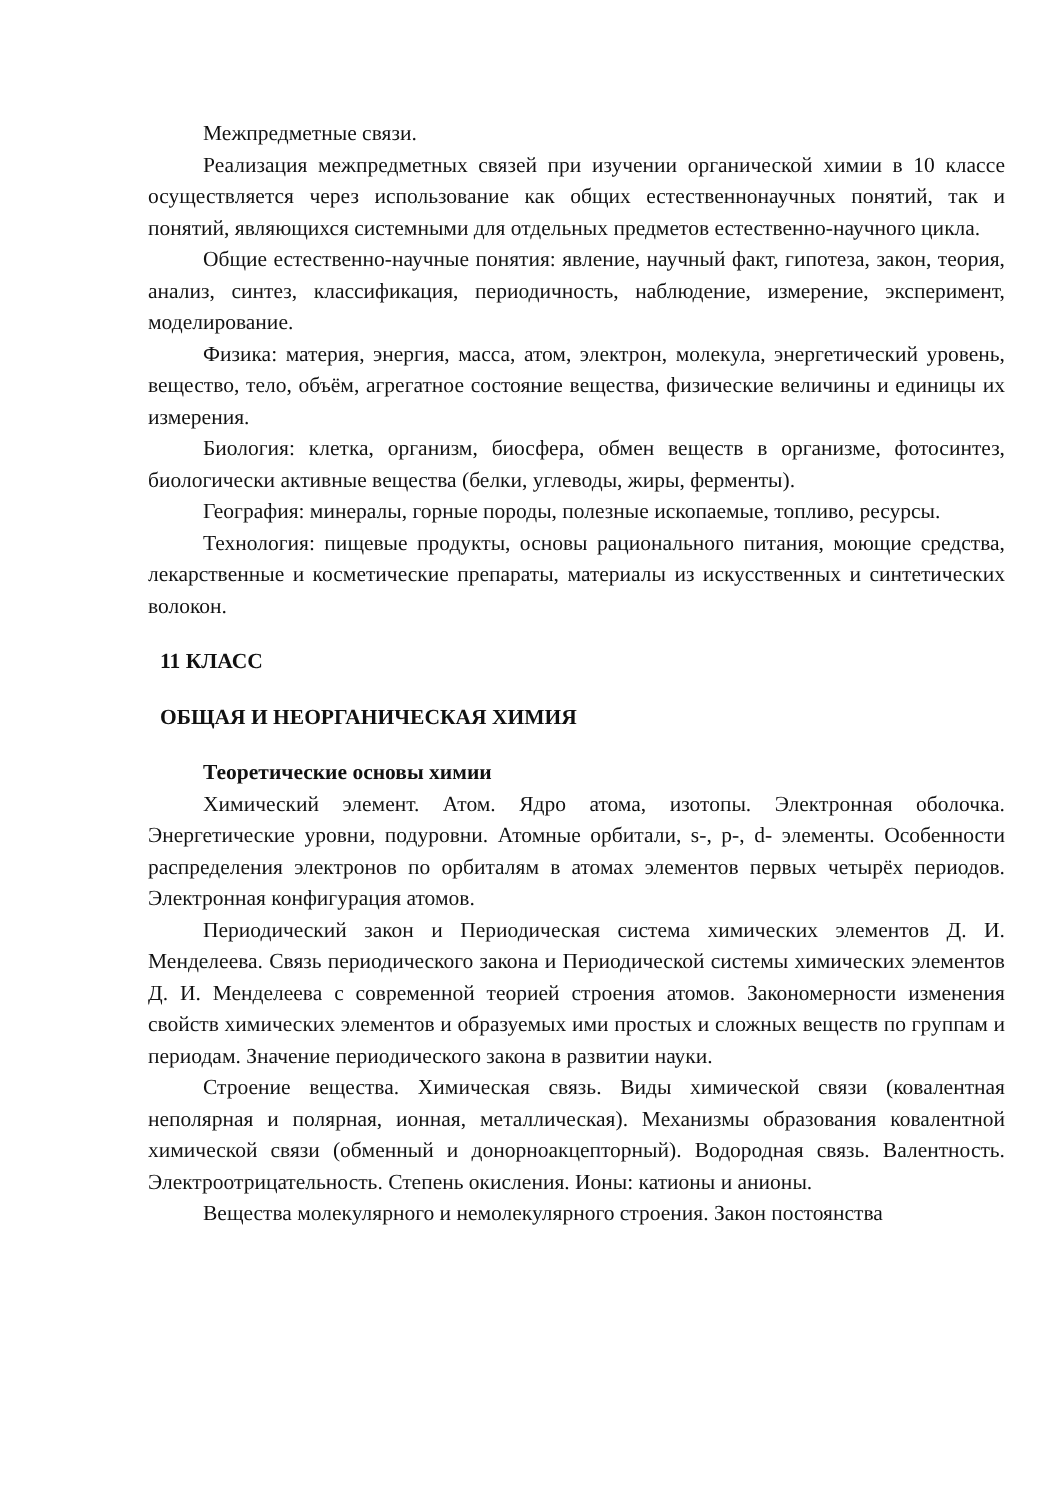Межпредметные связи.
Реализация межпредметных связей при изучении органической химии в 10 классе осуществляется через использование как общих естественнонаучных понятий, так и понятий, являющихся системными для отдельных предметов естественно-научного цикла.
Общие естественно-научные понятия: явление, научный факт, гипотеза, закон, теория, анализ, синтез, классификация, периодичность, наблюдение, измерение, эксперимент, моделирование.
Физика: материя, энергия, масса, атом, электрон, молекула, энергетический уровень, вещество, тело, объём, агрегатное состояние вещества, физические величины и единицы их измерения.
Биология: клетка, организм, биосфера, обмен веществ в организме, фотосинтез, биологически активные вещества (белки, углеводы, жиры, ферменты).
География: минералы, горные породы, полезные ископаемые, топливо, ресурсы.
Технология: пищевые продукты, основы рационального питания, моющие средства, лекарственные и косметические препараты, материалы из искусственных и синтетических волокон.
11 КЛАСС
ОБЩАЯ И НЕОРГАНИЧЕСКАЯ ХИМИЯ
Теоретические основы химии
Химический элемент. Атом. Ядро атома, изотопы. Электронная оболочка. Энергетические уровни, подуровни. Атомные орбитали, s-, p-, d- элементы. Особенности распределения электронов по орбиталям в атомах элементов первых четырёх периодов. Электронная конфигурация атомов.
Периодический закон и Периодическая система химических элементов Д. И. Менделеева. Связь периодического закона и Периодической системы химических элементов Д. И. Менделеева с современной теорией строения атомов. Закономерности изменения свойств химических элементов и образуемых ими простых и сложных веществ по группам и периодам. Значение периодического закона в развитии науки.
Строение вещества. Химическая связь. Виды химической связи (ковалентная неполярная и полярная, ионная, металлическая). Механизмы образования ковалентной химической связи (обменный и донорноакцепторный). Водородная связь. Валентность. Электроотрицательность. Степень окисления. Ионы: катионы и анионы.
Вещества молекулярного и немолекулярного строения. Закон постоянства